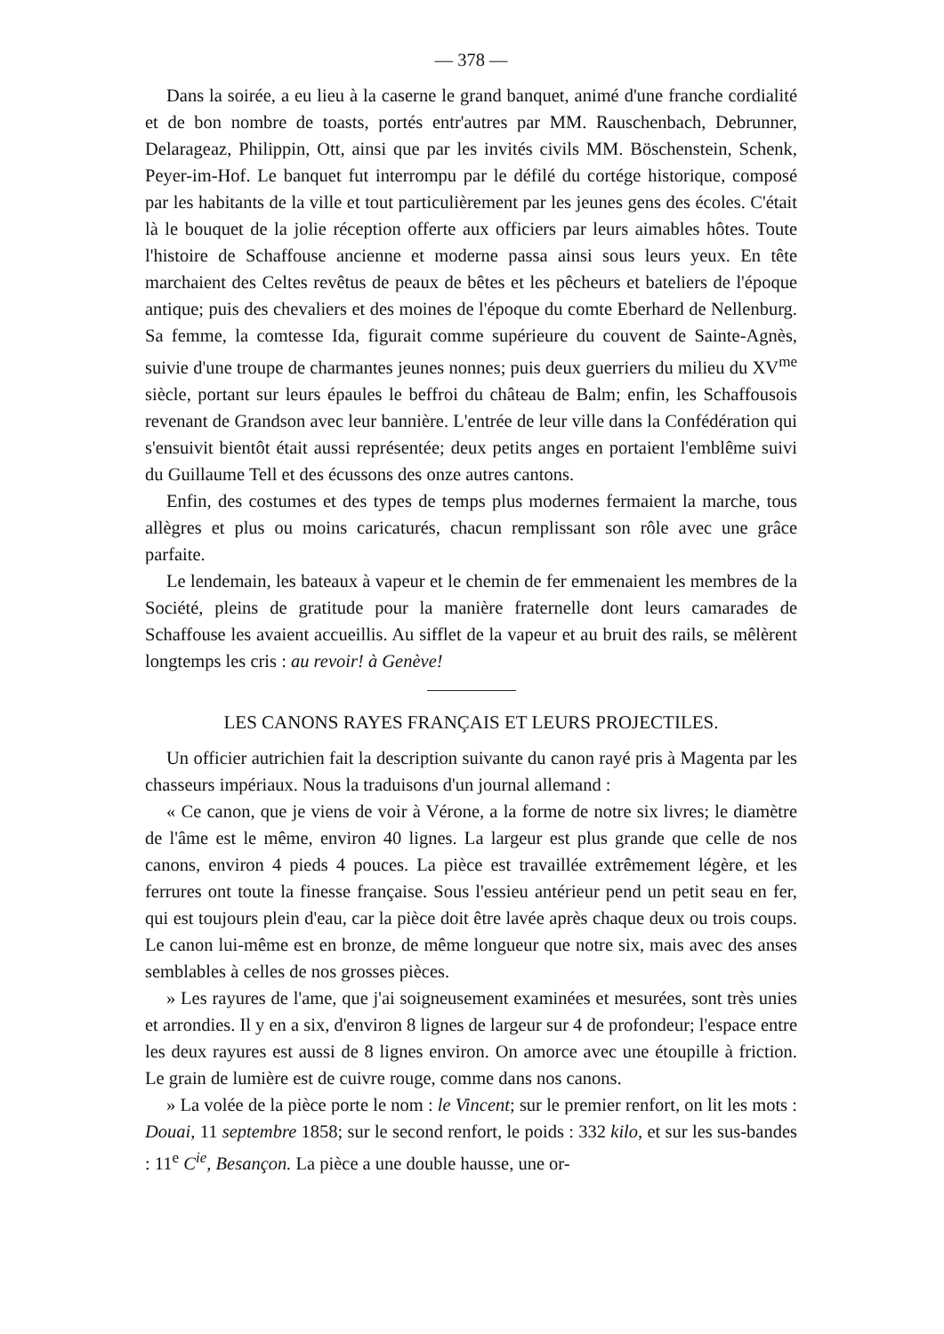— 378 —
Dans la soirée, a eu lieu à la caserne le grand banquet, animé d'une franche cordialité et de bon nombre de toasts, portés entr'autres par MM. Rauschenbach, Debrunner, Delarageaz, Philippin, Ott, ainsi que par les invités civils MM. Böschenstein, Schenk, Peyer-im-Hof. Le banquet fut interrompu par le défilé du cortége historique, composé par les habitants de la ville et tout particulièrement par les jeunes gens des écoles. C'était là le bouquet de la jolie réception offerte aux officiers par leurs aimables hôtes. Toute l'histoire de Schaffouse ancienne et moderne passa ainsi sous leurs yeux. En tête marchaient des Celtes revêtus de peaux de bêtes et les pêcheurs et bateliers de l'époque antique; puis des chevaliers et des moines de l'époque du comte Eberhard de Nellenburg. Sa femme, la comtesse Ida, figurait comme supérieure du couvent de Sainte-Agnès, suivie d'une troupe de charmantes jeunes nonnes; puis deux guerriers du milieu du XV<sup>me</sup> siècle, portant sur leurs épaules le beffroi du château de Balm; enfin, les Schaffousois revenant de Grandson avec leur bannière. L'entrée de leur ville dans la Confédération qui s'ensuivit bientôt était aussi représentée; deux petits anges en portaient l'emblême suivi du Guillaume Tell et des écussons des onze autres cantons.
Enfin, des costumes et des types de temps plus modernes fermaient la marche, tous allègres et plus ou moins caricaturés, chacun remplissant son rôle avec une grâce parfaite.
Le lendemain, les bateaux à vapeur et le chemin de fer emmenaient les membres de la Société, pleins de gratitude pour la manière fraternelle dont leurs camarades de Schaffouse les avaient accueillis. Au sifflet de la vapeur et au bruit des rails, se mêlèrent longtemps les cris : au revoir! à Genève!
LES CANONS RAYES FRANÇAIS ET LEURS PROJECTILES.
Un officier autrichien fait la description suivante du canon rayé pris à Magenta par les chasseurs impériaux. Nous la traduisons d'un journal allemand :
« Ce canon, que je viens de voir à Vérone, a la forme de notre six livres; le diamètre de l'âme est le même, environ 40 lignes. La largeur est plus grande que celle de nos canons, environ 4 pieds 4 pouces. La pièce est travaillée extrêmement légère, et les ferrures ont toute la finesse française. Sous l'essieu antérieur pend un petit seau en fer, qui est toujours plein d'eau, car la pièce doit être lavée après chaque deux ou trois coups. Le canon lui-même est en bronze, de même longueur que notre six, mais avec des anses semblables à celles de nos grosses pièces.
» Les rayures de l'ame, que j'ai soigneusement examinées et mesurées, sont très unies et arrondies. Il y en a six, d'environ 8 lignes de largeur sur 4 de profondeur; l'espace entre les deux rayures est aussi de 8 lignes environ. On amorce avec une étoupille à friction. Le grain de lumière est de cuivre rouge, comme dans nos canons.
» La volée de la pièce porte le nom : le Vincent; sur le premier renfort, on lit les mots : Douai, 11 septembre 1858; sur le second renfort, le poids : 332 kilo, et sur les sus-bandes : 11<sup>e</sup> C<sup>ie</sup>, Besançon. La pièce a une double hausse, une or-